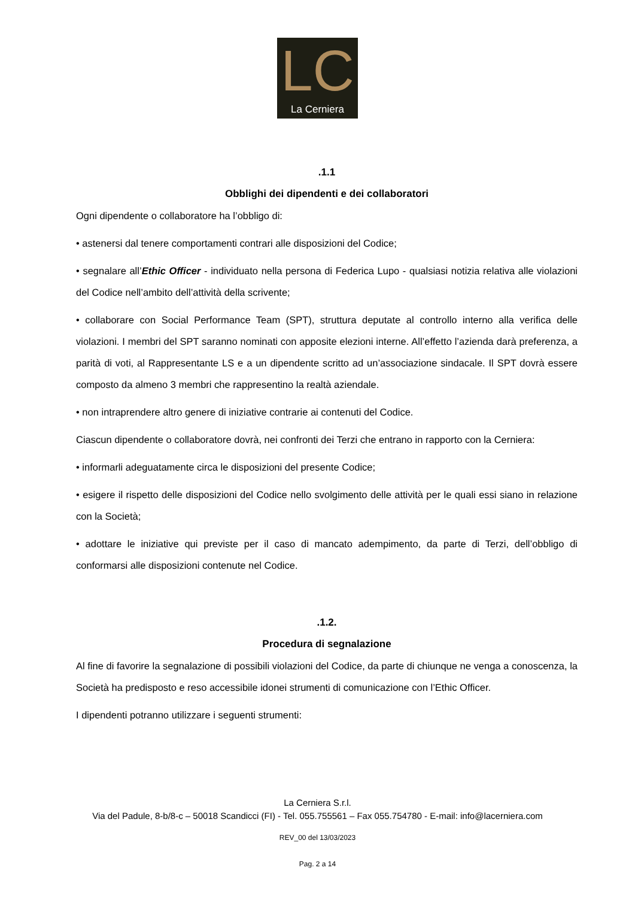LC
La Cerniera
.1.1
Obblighi dei dipendenti e dei collaboratori
Ogni dipendente o collaboratore ha l’obbligo di:
• astenersi dal tenere comportamenti contrari alle disposizioni del Codice;
• segnalare all’Ethic Officer - individuato nella persona di Federica Lupo - qualsiasi notizia relativa alle violazioni del Codice nell’ambito dell’attività della scrivente;
• collaborare con Social Performance Team (SPT), struttura deputate al controllo interno alla verifica delle violazioni. I membri del SPT saranno nominati con apposite elezioni interne. All’effetto l’azienda darà preferenza, a parità di voti, al Rappresentante LS e a un dipendente scritto ad un’associazione sindacale. Il SPT dovrà essere composto da almeno 3 membri che rappresentino la realtà aziendale.
• non intraprendere altro genere di iniziative contrarie ai contenuti del Codice.
Ciascun dipendente o collaboratore dovrà, nei confronti dei Terzi che entrano in rapporto con la Cerniera:
• informarli adeguatamente circa le disposizioni del presente Codice;
• esigere il rispetto delle disposizioni del Codice nello svolgimento delle attività per le quali essi siano in relazione con la Società;
• adottare le iniziative qui previste per il caso di mancato adempimento, da parte di Terzi, dell’obbligo di conformarsi alle disposizioni contenute nel Codice.
.1.2.
Procedura di segnalazione
Al fine di favorire la segnalazione di possibili violazioni del Codice, da parte di chiunque ne venga a conoscenza, la Società ha predisposto e reso accessibile idonei strumenti di comunicazione con l’Ethic Officer.
I dipendenti potranno utilizzare i seguenti strumenti:
La Cerniera S.r.l.
Via del Padule, 8-b/8-c – 50018 Scandicci (FI) - Tel. 055.755561 – Fax 055.754780 - E-mail: info@lacerniera.com
REV_00 del 13/03/2023
Pag. 2 a 14